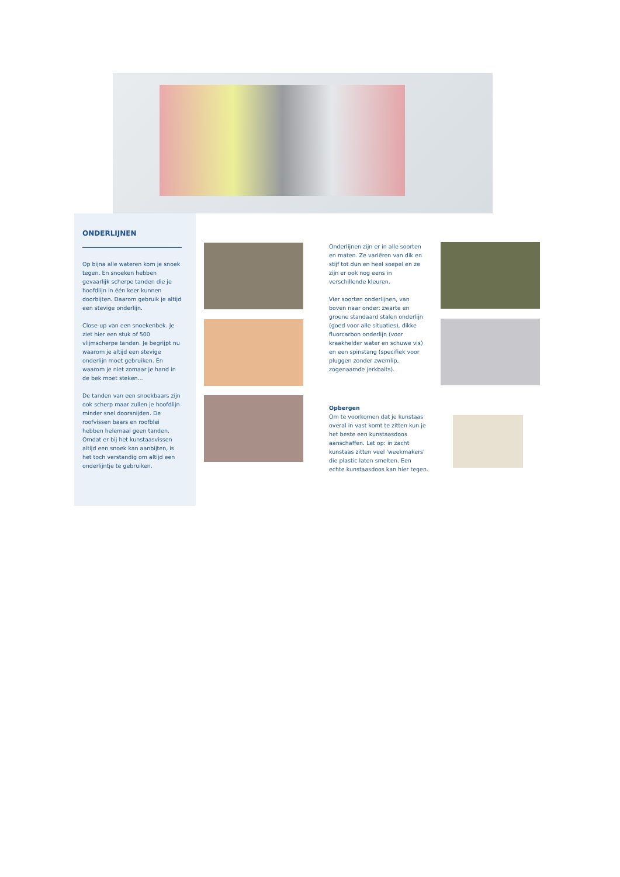ONDERLIJNEN
Op bijna alle wateren kom je snoek tegen. En snoeken hebben gevaarlijk scherpe tanden die je hoofdlijn in één keer kunnen doorbijten. Daarom gebruik je altijd een stevige onderlijn.
Close-up van een snoekenbek. Je ziet hier een stuk of 500 vlijmscherpe tanden. Je begrijpt nu waarom je altijd een stevige onderlijn moet gebruiken. En waarom je niet zomaar je hand in de bek moet steken...
De tanden van een snoekbaars zijn ook scherp maar zullen je hoofdlijn minder snel doorsnijden. De roofvissen baars en roofblei hebben helemaal geen tanden. Omdat er bij het kunstaasvissen altijd een snoek kan aanbijten, is het toch verstandig om altijd een onderlijntje te gebruiken.
Onderlijnen zijn er in alle soorten en maten. Ze variëren van dik en stijf tot dun en heel soepel en ze zijn er ook nog eens in verschillende kleuren.
Vier soorten onderlijnen, van boven naar onder: zwarte en groene standaard stalen onderlijn (goed voor alle situaties), dikke fluorcarbon onderlijn (voor kraakhelder water en schuwe vis) en een spinstang (specifiek voor pluggen zonder zwemlip, zogenaamde jerkbaits).
Opbergen
Om te voorkomen dat je kunstaas overal in vast komt te zitten kun je het beste een kunstaasdoos aanschaffen. Let op: in zacht kunstaas zitten veel 'weekmakers' die plastic laten smelten. Een echte kunstaasdoos kan hier tegen.